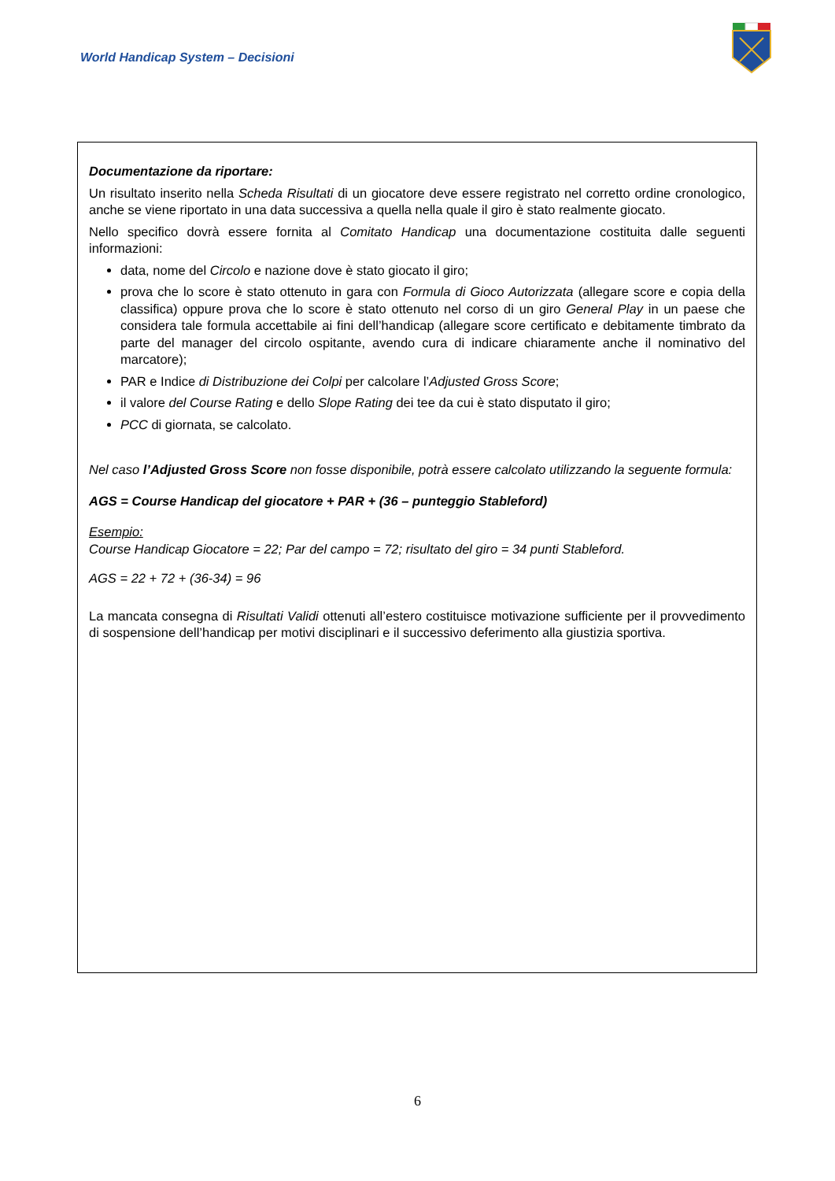World Handicap System – Decisioni
Documentazione da riportare:
Un risultato inserito nella Scheda Risultati di un giocatore deve essere registrato nel corretto ordine cronologico, anche se viene riportato in una data successiva a quella nella quale il giro è stato realmente giocato.
Nello specifico dovrà essere fornita al Comitato Handicap una documentazione costituita dalle seguenti informazioni:
data, nome del Circolo e nazione dove è stato giocato il giro;
prova che lo score è stato ottenuto in gara con Formula di Gioco Autorizzata (allegare score e copia della classifica) oppure prova che lo score è stato ottenuto nel corso di un giro General Play in un paese che considera tale formula accettabile ai fini dell’handicap (allegare score certificato e debitamente timbrato da parte del manager del circolo ospitante, avendo cura di indicare chiaramente anche il nominativo del marcatore);
PAR e Indice di Distribuzione dei Colpi per calcolare l’Adjusted Gross Score;
il valore del Course Rating e dello Slope Rating dei tee da cui è stato disputato il giro;
PCC di giornata, se calcolato.
Nel caso l’Adjusted Gross Score non fosse disponibile, potrà essere calcolato utilizzando la seguente formula:
AGS = Course Handicap del giocatore + PAR + (36 – punteggio Stableford)
Esempio:
Course Handicap Giocatore = 22; Par del campo = 72; risultato del giro = 34 punti Stableford.
AGS = 22 + 72 + (36-34) = 96
La mancata consegna di Risultati Validi ottenuti all’estero costituisce motivazione sufficiente per il provvedimento di sospensione dell’handicap per motivi disciplinari e il successivo deferimento alla giustizia sportiva.
6